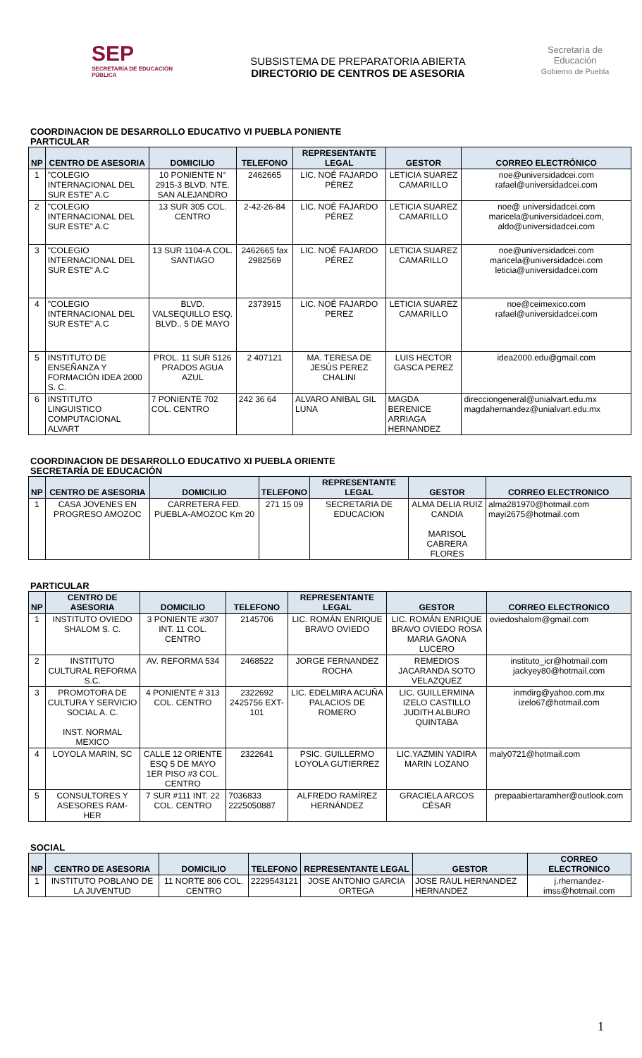SEP
SECRETARÍA DE EDUCACIÓN PÚBLICA
SUBSISTEMA DE PREPARATORIA ABIERTA
DIRECTORIO DE CENTROS DE ASESORIA
Secretaría de Educación
Gobierno de Puebla
COORDINACION DE DESARROLLO EDUCATIVO VI PUEBLA PONIENTE
PARTICULAR
| NP | CENTRO DE ASESORIA | DOMICILIO | TELEFONO | REPRESENTANTE LEGAL | GESTOR | CORREO ELECTRÓNICO |
| --- | --- | --- | --- | --- | --- | --- |
| 1 | "COLEGIO INTERNACIONAL DEL SUR ESTE" A.C | 10 PONIENTE N° 2915-3 BLVD. NTE. SAN ALEJANDRO | 2462665 | LIC. NOÉ FAJARDO PÉREZ | LETICIA SUAREZ CAMARILLO | noe@universidadcei.com rafael@universidadcei.com |
| 2 | "COLEGIO INTERNACIONAL DEL SUR ESTE" A.C | 13 SUR 305 COL. CENTRO | 2-42-26-84 | LIC. NOÉ FAJARDO PÉREZ | LETICIA SUAREZ CAMARILLO | noe@ universidadcei.com maricela@universidadcei.com, aldo@universidadcei.com |
| 3 | "COLEGIO INTERNACIONAL DEL SUR ESTE" A.C | 13 SUR 1104-A COL. SANTIAGO | 2462665 fax 2982569 | LIC. NOÉ FAJARDO PÉREZ | LETICIA SUAREZ CAMARILLO | noe@universidadcei.com maricela@universidadcei.com leticia@universidadcei.com |
| 4 | "COLEGIO INTERNACIONAL DEL SUR ESTE" A.C | BLVD. VALSEQUILLO ESQ. BLVD.. 5 DE MAYO | 2373915 | LIC. NOÉ FAJARDO PEREZ | LETICIA SUAREZ CAMARILLO | noe@ceimexico.com rafael@universidadcei.com |
| 5 | INSTITUTO DE ENSEÑANZA Y FORMACIÓN IDEA 2000 S. C. | PROL. 11 SUR 5126 PRADOS AGUA AZUL | 2 407121 | MA. TERESA DE JESÚS PEREZ CHALINI | LUIS HECTOR GASCA PEREZ | idea2000.edu@gmail.com |
| 6 | INSTITUTO LINGUISTICO COMPUTACIONAL ALVART | 7 PONIENTE 702 COL. CENTRO | 242 36 64 | ALVARO ANIBAL GIL LUNA | MAGDA BERENICE ARRIAGA HERNANDEZ | direcciongeneral@unialvart.edu.mx magdahernandez@unialvart.edu.mx |
COORDINACION DE DESARROLLO EDUCATIVO XI PUEBLA ORIENTE
SECRETARÍA DE EDUCACIÓN
| NP | CENTRO DE ASESORIA | DOMICILIO | TELEFONO | REPRESENTANTE LEGAL | GESTOR | CORREO ELECTRONICO |
| --- | --- | --- | --- | --- | --- | --- |
| 1 | CASA JOVENES EN PROGRESO AMOZOC | CARRETERA FED. PUEBLA-AMOZOC Km 20 | 271 15 09 | SECRETARIA DE EDUCACION | ALMA DELIA RUIZ CANDIA MARISOL CABRERA FLORES | alma281970@hotmail.com mayi2675@hotmail.com |
PARTICULAR
| NP | CENTRO DE ASESORIA | DOMICILIO | TELEFONO | REPRESENTANTE LEGAL | GESTOR | CORREO ELECTRONICO |
| --- | --- | --- | --- | --- | --- | --- |
| 1 | INSTITUTO OVIEDO SHALOM S. C. | 3 PONIENTE #307 INT. 11 COL. CENTRO | 2145706 | LIC. ROMÁN ENRIQUE BRAVO OVIEDO | LIC. ROMÁN ENRIQUE BRAVO OVIEDO ROSA MARIA GAONA LUCERO | oviedoshalom@gmail.com |
| 2 | INSTITUTO CULTURAL REFORMA S.C. | AV. REFORMA 534 | 2468522 | JORGE FERNANDEZ ROCHA | REMEDIOS JACARANDA SOTO VELAZQUEZ | instituto_icr@hotmail.com jackyey80@hotmail.com |
| 3 | PROMOTORA DE CULTURA Y SERVICIO SOCIAL A. C. INST. NORMAL MEXICO | 4 PONIENTE # 313 COL. CENTRO | 2322692 2425756 EXT-101 | LIC. EDELMIRA ACUÑA PALACIOS DE ROMERO | LIC. GUILLERMINA IZELO CASTILLO JUDITH ALBURO QUINTABA | inmdirg@yahoo.com.mx izelo67@hotmail.com |
| 4 | LOYOLA MARIN, SC | CALLE 12 ORIENTE ESQ 5 DE MAYO 1ER PISO #3 COL. CENTRO | 2322641 | PSIC. GUILLERMO LOYOLA GUTIERREZ | LIC.YAZMIN YADIRA MARIN LOZANO | maly0721@hotmail.com |
| 5 | CONSULTORES Y ASESORES RAM- HER | 7 SUR #111 INT. 22 COL. CENTRO | 7036833 2225050887 | ALFREDO RAMÍREZ HERNÁNDEZ | GRACIELA ARCOS CÉSAR | prepaabiertaramher@outlook.com |
SOCIAL
| NP | CENTRO DE ASESORIA | DOMICILIO | TELEFONO | REPRESENTANTE LEGAL | GESTOR | CORREO ELECTRONICO |
| --- | --- | --- | --- | --- | --- | --- |
| 1 | INSTITUTO POBLANO DE LA JUVENTUD | 11 NORTE 806 COL. CENTRO | 2229543121 | JOSE ANTONIO GARCIA ORTEGA | JOSE RAUL HERNANDEZ HERNANDEZ | j.rhernandez-imss@hotmail.com |
1